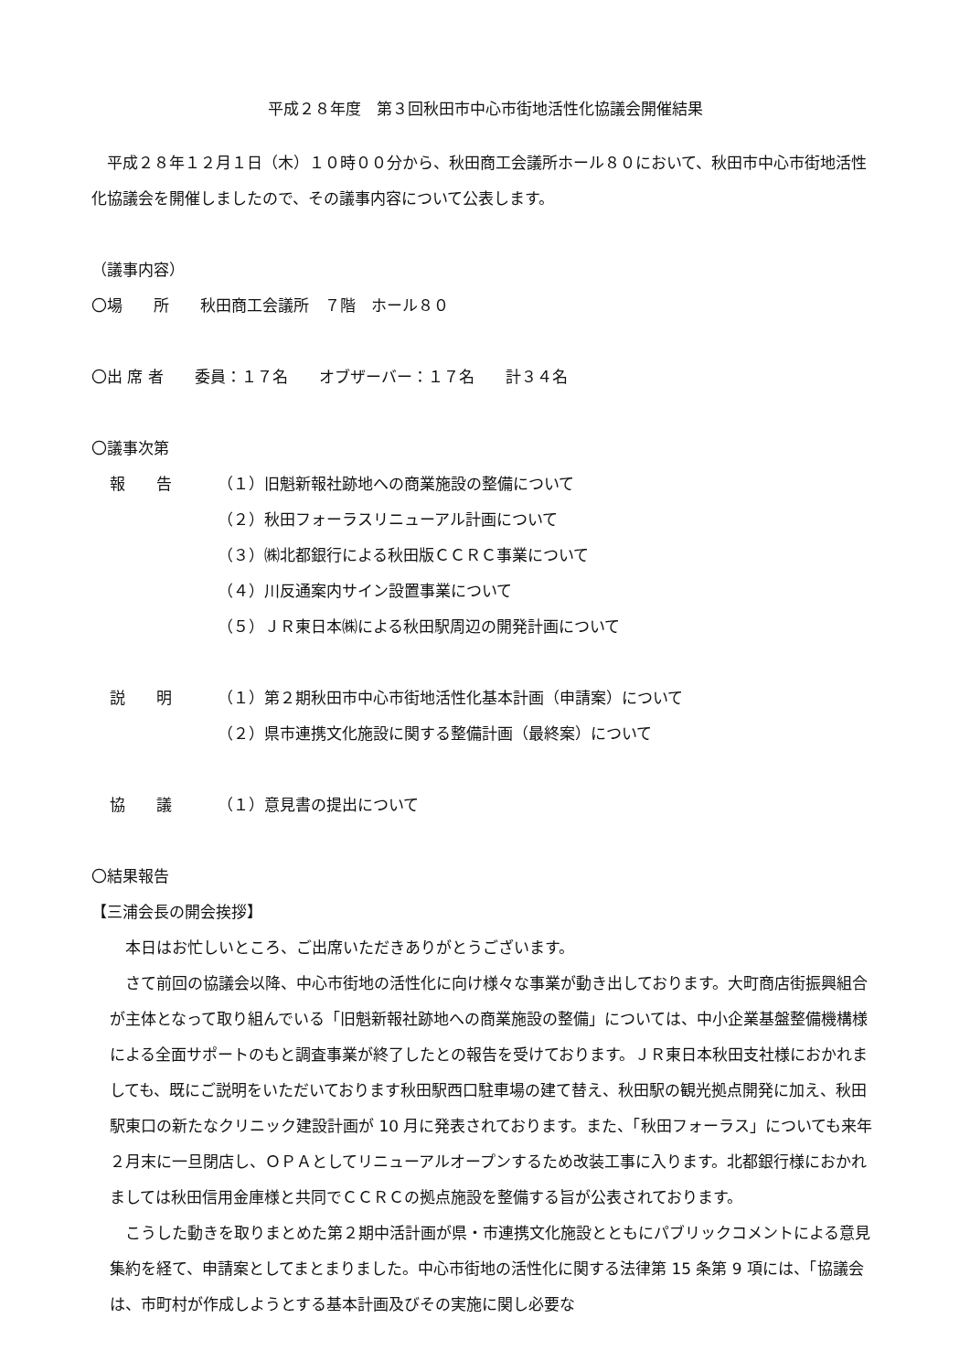平成２８年度　第３回秋田市中心市街地活性化協議会開催結果
平成２８年１２月１日（木）１０時００分から、秋田商工会議所ホール８０において、秋田市中心市街地活性化協議会を開催しましたので、その議事内容について公表します。
（議事内容）
〇場　　所　　秋田商工会議所　７階　ホール８０
〇出 席 者　　委員：１７名　　オブザーバー：１７名　　計３４名
〇議事次第
報　　告 （１）旧魁新報社跡地への商業施設の整備について
（２）秋田フォーラスリニューアル計画について
（３）㈱北都銀行による秋田版ＣＣＲＣ事業について
（４）川反通案内サイン設置事業について
（５）ＪＲ東日本㈱による秋田駅周辺の開発計画について
説　　明 （１）第２期秋田市中心市街地活性化基本計画（申請案）について
（２）県市連携文化施設に関する整備計画（最終案）について
協　　議 （１）意見書の提出について
〇結果報告
【三浦会長の開会挨拶】
本日はお忙しいところ、ご出席いただきありがとうございます。
さて前回の協議会以降、中心市街地の活性化に向け様々な事業が動き出しております。大町商店街振興組合が主体となって取り組んでいる「旧魁新報社跡地への商業施設の整備」については、中小企業基盤整備機構様による全面サポートのもと調査事業が終了したとの報告を受けております。ＪＲ東日本秋田支社様におかれましても、既にご説明をいただいております秋田駅西口駐車場の建て替え、秋田駅の観光拠点開発に加え、秋田駅東口の新たなクリニック建設計画が 10 月に発表されております。また、「秋田フォーラス」についても来年２月末に一旦閉店し、ＯＰＡとしてリニューアルオープンするため改装工事に入ります。北都銀行様におかれましては秋田信用金庫様と共同でＣＣＲＣの拠点施設を整備する旨が公表されております。
こうした動きを取りまとめた第２期中活計画が県・市連携文化施設とともにパブリックコメントによる意見集約を経て、申請案としてまとまりました。中心市街地の活性化に関する法律第 15 条第 9 項には、「協議会は、市町村が作成しようとする基本計画及びその実施に関し必要な